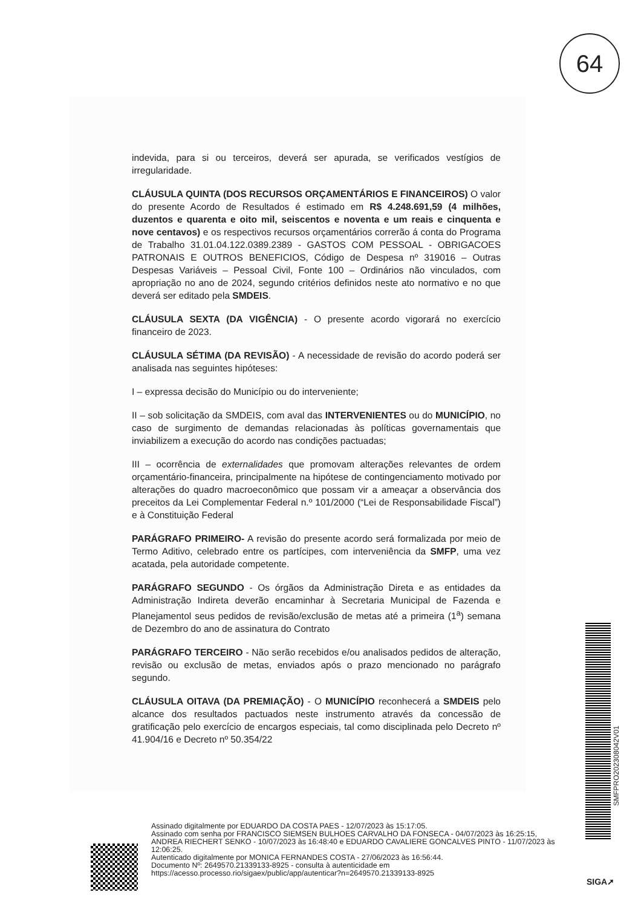64
indevida, para si ou terceiros, deverá ser apurada, se verificados vestígios de irregularidade.
CLÁUSULA QUINTA (DOS RECURSOS ORÇAMENTÁRIOS E FINANCEIROS) O valor do presente Acordo de Resultados é estimado em R$ 4.248.691,59 (4 milhões, duzentos e quarenta e oito mil, seiscentos e noventa e um reais e cinquenta e nove centavos) e os respectivos recursos orçamentários correrão á conta do Programa de Trabalho 31.01.04.122.0389.2389 - GASTOS COM PESSOAL - OBRIGACOES PATRONAIS E OUTROS BENEFICIOS, Código de Despesa nº 319016 – Outras Despesas Variáveis – Pessoal Civil, Fonte 100 – Ordinários não vinculados, com apropriação no ano de 2024, segundo critérios definidos neste ato normativo e no que deverá ser editado pela SMDEIS.
CLÁUSULA SEXTA (DA VIGÊNCIA) - O presente acordo vigorará no exercício financeiro de 2023.
CLÁUSULA SÉTIMA (DA REVISÃO) - A necessidade de revisão do acordo poderá ser analisada nas seguintes hipóteses:
I – expressa decisão do Município ou do interveniente;
II – sob solicitação da SMDEIS, com aval das INTERVENIENTES ou do MUNICÍPIO, no caso de surgimento de demandas relacionadas às políticas governamentais que inviabilizem a execução do acordo nas condições pactuadas;
III – ocorrência de externalidades que promovam alterações relevantes de ordem orçamentário-financeira, principalmente na hipótese de contingenciamento motivado por alterações do quadro macroeconômico que possam vir a ameaçar a observância dos preceitos da Lei Complementar Federal n.º 101/2000 (“Lei de Responsabilidade Fiscal”) e à Constituição Federal
PARÁGRAFO PRIMEIRO- A revisão do presente acordo será formalizada por meio de Termo Aditivo, celebrado entre os partícipes, com interveniência da SMFP, uma vez acatada, pela autoridade competente.
PARÁGRAFO SEGUNDO - Os órgãos da Administração Direta e as entidades da Administração Indireta deverão encaminhar à Secretaria Municipal de Fazenda e Planejamentol seus pedidos de revisão/exclusão de metas até a primeira (1<sup>a</sup>) semana de Dezembro do ano de assinatura do Contrato
PARÁGRAFO TERCEIRO - Não serão recebidos e/ou analisados pedidos de alteração, revisão ou exclusão de metas, enviados após o prazo mencionado no parágrafo segundo.
CLÁUSULA OITAVA (DA PREMIAÇÃO) - O MUNICÍPIO reconhecerá a SMDEIS pelo alcance dos resultados pactuados neste instrumento através da concessão de gratificação pelo exercício de encargos especiais, tal como disciplinada pelo Decreto nº 41.904/16 e Decreto nº 50.354/22
SMFPRO202308042V01
Assinado digitalmente por EDUARDO DA COSTA PAES - 12/07/2023 às 15:17:05.
Assinado com senha por FRANCISCO SIEMSEN BULHOES CARVALHO DA FONSECA - 04/07/2023 às 16:25:15, ANDREA RIECHERT SENKO - 10/07/2023 às 16:48:40 e EDUARDO CAVALIERE GONCALVES PINTO - 11/07/2023 às 12:06:25.
Autenticado digitalmente por MONICA FERNANDES COSTA - 27/06/2023 às 16:56:44.
Documento Nº: 2649570.21339133-8925 - consulta à autenticidade em
https://acesso.processo.rio/sigaex/public/app/autenticar?n=2649570.21339133-8925
SIGA➚